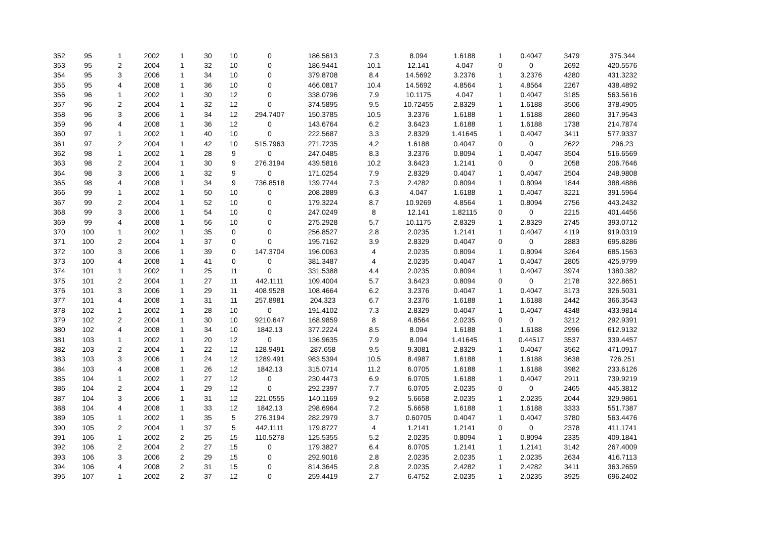| 352 | 95 | 1 | 2002 | 1 | 30 | 10 | 0 | 186.5613 | 7.3 | 8.094 | 1.6188 | 1 | 0.4047 | 3479 | 375.344 |
| 353 | 95 | 2 | 2004 | 1 | 32 | 10 | 0 | 186.9441 | 10.1 | 12.141 | 4.047 | 0 | 0 | 2692 | 420.5576 |
| 354 | 95 | 3 | 2006 | 1 | 34 | 10 | 0 | 379.8708 | 8.4 | 14.5692 | 3.2376 | 1 | 3.2376 | 4280 | 431.3232 |
| 355 | 95 | 4 | 2008 | 1 | 36 | 10 | 0 | 466.0817 | 10.4 | 14.5692 | 4.8564 | 1 | 4.8564 | 2267 | 438.4892 |
| 356 | 96 | 1 | 2002 | 1 | 30 | 12 | 0 | 338.0796 | 7.9 | 10.1175 | 4.047 | 1 | 0.4047 | 3185 | 563.5616 |
| 357 | 96 | 2 | 2004 | 1 | 32 | 12 | 0 | 374.5895 | 9.5 | 10.72455 | 2.8329 | 1 | 1.6188 | 3506 | 378.4905 |
| 358 | 96 | 3 | 2006 | 1 | 34 | 12 | 294.7407 | 150.3785 | 10.5 | 3.2376 | 1.6188 | 1 | 1.6188 | 2860 | 317.9543 |
| 359 | 96 | 4 | 2008 | 1 | 36 | 12 | 0 | 143.6764 | 6.2 | 3.6423 | 1.6188 | 1 | 1.6188 | 1738 | 214.7874 |
| 360 | 97 | 1 | 2002 | 1 | 40 | 10 | 0 | 222.5687 | 3.3 | 2.8329 | 1.41645 | 1 | 0.4047 | 3411 | 577.9337 |
| 361 | 97 | 2 | 2004 | 1 | 42 | 10 | 515.7963 | 271.7235 | 4.2 | 1.6188 | 0.4047 | 0 | 0 | 2622 | 296.23 |
| 362 | 98 | 1 | 2002 | 1 | 28 | 9 | 0 | 247.0485 | 8.3 | 3.2376 | 0.8094 | 1 | 0.4047 | 3504 | 516.6569 |
| 363 | 98 | 2 | 2004 | 1 | 30 | 9 | 276.3194 | 439.5816 | 10.2 | 3.6423 | 1.2141 | 0 | 0 | 2058 | 206.7646 |
| 364 | 98 | 3 | 2006 | 1 | 32 | 9 | 0 | 171.0254 | 7.9 | 2.8329 | 0.4047 | 1 | 0.4047 | 2504 | 248.9808 |
| 365 | 98 | 4 | 2008 | 1 | 34 | 9 | 736.8518 | 139.7744 | 7.3 | 2.4282 | 0.8094 | 1 | 0.8094 | 1844 | 388.4886 |
| 366 | 99 | 1 | 2002 | 1 | 50 | 10 | 0 | 208.2889 | 6.3 | 4.047 | 1.6188 | 1 | 0.4047 | 3221 | 391.5964 |
| 367 | 99 | 2 | 2004 | 1 | 52 | 10 | 0 | 179.3224 | 8.7 | 10.9269 | 4.8564 | 1 | 0.8094 | 2756 | 443.2432 |
| 368 | 99 | 3 | 2006 | 1 | 54 | 10 | 0 | 247.0249 | 8 | 12.141 | 1.82115 | 0 | 0 | 2215 | 401.4456 |
| 369 | 99 | 4 | 2008 | 1 | 56 | 10 | 0 | 275.2928 | 5.7 | 10.1175 | 2.8329 | 1 | 2.8329 | 2745 | 393.0712 |
| 370 | 100 | 1 | 2002 | 1 | 35 | 0 | 0 | 256.8527 | 2.8 | 2.0235 | 1.2141 | 1 | 0.4047 | 4119 | 919.0319 |
| 371 | 100 | 2 | 2004 | 1 | 37 | 0 | 0 | 195.7162 | 3.9 | 2.8329 | 0.4047 | 0 | 0 | 2883 | 695.8286 |
| 372 | 100 | 3 | 2006 | 1 | 39 | 0 | 147.3704 | 196.0063 | 4 | 2.0235 | 0.8094 | 1 | 0.8094 | 3264 | 685.1563 |
| 373 | 100 | 4 | 2008 | 1 | 41 | 0 | 0 | 381.3487 | 4 | 2.0235 | 0.4047 | 1 | 0.4047 | 2805 | 425.9799 |
| 374 | 101 | 1 | 2002 | 1 | 25 | 11 | 0 | 331.5388 | 4.4 | 2.0235 | 0.8094 | 1 | 0.4047 | 3974 | 1380.382 |
| 375 | 101 | 2 | 2004 | 1 | 27 | 11 | 442.1111 | 109.4004 | 5.7 | 3.6423 | 0.8094 | 0 | 0 | 2178 | 322.8651 |
| 376 | 101 | 3 | 2006 | 1 | 29 | 11 | 408.9528 | 108.4664 | 6.2 | 3.2376 | 0.4047 | 1 | 0.4047 | 3173 | 326.5031 |
| 377 | 101 | 4 | 2008 | 1 | 31 | 11 | 257.8981 | 204.323 | 6.7 | 3.2376 | 1.6188 | 1 | 1.6188 | 2442 | 366.3543 |
| 378 | 102 | 1 | 2002 | 1 | 28 | 10 | 0 | 191.4102 | 7.3 | 2.8329 | 0.4047 | 1 | 0.4047 | 4348 | 433.9814 |
| 379 | 102 | 2 | 2004 | 1 | 30 | 10 | 9210.647 | 168.9859 | 8 | 4.8564 | 2.0235 | 0 | 0 | 3212 | 292.9391 |
| 380 | 102 | 4 | 2008 | 1 | 34 | 10 | 1842.13 | 377.2224 | 8.5 | 8.094 | 1.6188 | 1 | 1.6188 | 2996 | 612.9132 |
| 381 | 103 | 1 | 2002 | 1 | 20 | 12 | 0 | 136.9635 | 7.9 | 8.094 | 1.41645 | 1 | 0.44517 | 3537 | 339.4457 |
| 382 | 103 | 2 | 2004 | 1 | 22 | 12 | 128.9491 | 287.658 | 9.5 | 9.3081 | 2.8329 | 1 | 0.4047 | 3562 | 471.0917 |
| 383 | 103 | 3 | 2006 | 1 | 24 | 12 | 1289.491 | 983.5394 | 10.5 | 8.4987 | 1.6188 | 1 | 1.6188 | 3638 | 726.251 |
| 384 | 103 | 4 | 2008 | 1 | 26 | 12 | 1842.13 | 315.0714 | 11.2 | 6.0705 | 1.6188 | 1 | 1.6188 | 3982 | 233.6126 |
| 385 | 104 | 1 | 2002 | 1 | 27 | 12 | 0 | 230.4473 | 6.9 | 6.0705 | 1.6188 | 1 | 0.4047 | 2911 | 739.9219 |
| 386 | 104 | 2 | 2004 | 1 | 29 | 12 | 0 | 292.2397 | 7.7 | 6.0705 | 2.0235 | 0 | 0 | 2465 | 445.3812 |
| 387 | 104 | 3 | 2006 | 1 | 31 | 12 | 221.0555 | 140.1169 | 9.2 | 5.6658 | 2.0235 | 1 | 2.0235 | 2044 | 329.9861 |
| 388 | 104 | 4 | 2008 | 1 | 33 | 12 | 1842.13 | 298.6964 | 7.2 | 5.6658 | 1.6188 | 1 | 1.6188 | 3333 | 551.7387 |
| 389 | 105 | 1 | 2002 | 1 | 35 | 5 | 276.3194 | 282.2979 | 3.7 | 0.60705 | 0.4047 | 1 | 0.4047 | 3780 | 563.4476 |
| 390 | 105 | 2 | 2004 | 1 | 37 | 5 | 442.1111 | 179.8727 | 4 | 1.2141 | 1.2141 | 0 | 0 | 2378 | 411.1741 |
| 391 | 106 | 1 | 2002 | 2 | 25 | 15 | 110.5278 | 125.5355 | 5.2 | 2.0235 | 0.8094 | 1 | 0.8094 | 2335 | 409.1841 |
| 392 | 106 | 2 | 2004 | 2 | 27 | 15 | 0 | 179.3827 | 6.4 | 6.0705 | 1.2141 | 1 | 1.2141 | 3142 | 267.4009 |
| 393 | 106 | 3 | 2006 | 2 | 29 | 15 | 0 | 292.9016 | 2.8 | 2.0235 | 2.0235 | 1 | 2.0235 | 2634 | 416.7113 |
| 394 | 106 | 4 | 2008 | 2 | 31 | 15 | 0 | 814.3645 | 2.8 | 2.0235 | 2.4282 | 1 | 2.4282 | 3411 | 363.2659 |
| 395 | 107 | 1 | 2002 | 2 | 37 | 12 | 0 | 259.4419 | 2.7 | 6.4752 | 2.0235 | 1 | 2.0235 | 3925 | 696.2402 |